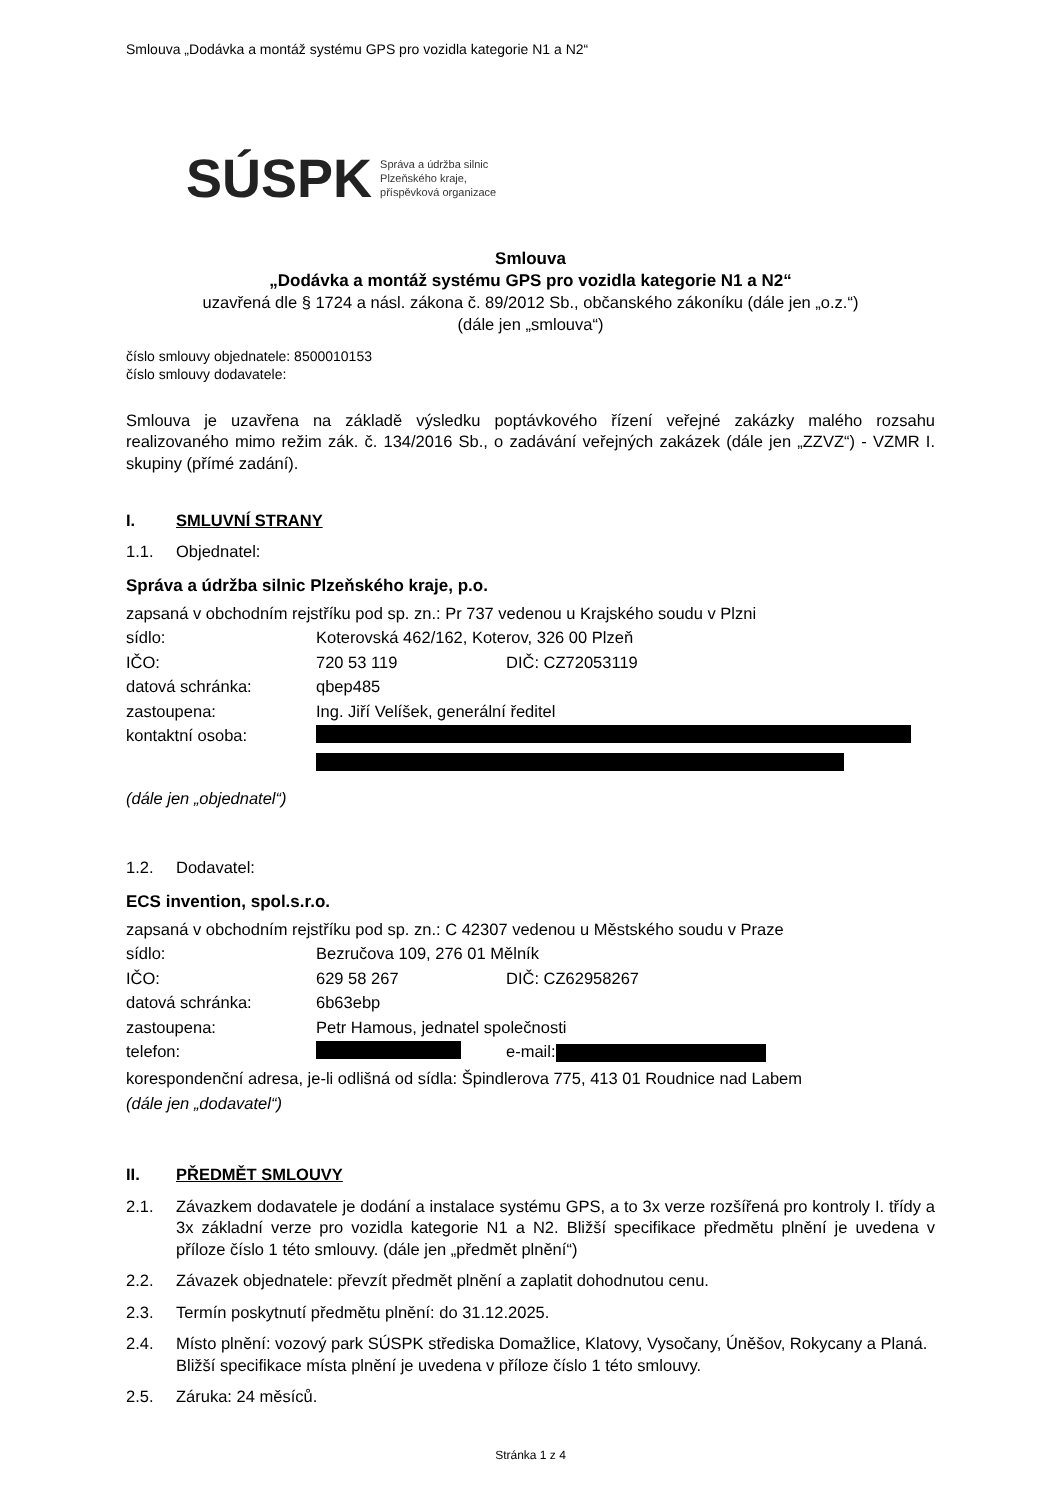Smlouva „Dodávka a montáž systému GPS pro vozidla kategorie N1 a N2“
SÚSPK Správa a údržba silnic
Plzeňského kraje,
příspěvková organizace
Smlouva
„Dodávka a montáž systému GPS pro vozidla kategorie N1 a N2“
uzavřená dle § 1724 a násl. zákona č. 89/2012 Sb., občanského zákoníku (dále jen „o.z.“)
(dále jen „smlouva“)
číslo smlouvy objednatele: 8500010153
číslo smlouvy dodavatele:
Smlouva je uzavřena na základě výsledku poptávkového řízení veřejné zakázky malého rozsahu realizovaného mimo režim zák. č. 134/2016 Sb., o zadávání veřejných zakázek (dále jen „ZZVZ“) - VZMR I. skupiny (přímé zadání).
I. SMLUVNÍ STRANY
1.1. Objednatel:
Správa a údržba silnic Plzeňského kraje, p.o.
zapsaná v obchodním rejstříku pod sp. zn.: Pr 737 vedenou u Krajského soudu v Plzni
sídlo: Koterovská 462/162, Koterov, 326 00 Plzeň
IČO: 720 53 119 DIČ: CZ72053119
datová schránka: qbep485
zastoupena: Ing. Jiří Velíšek, generální ředitel
kontaktní osoba:
(dále jen „objednatel“)
1.2. Dodavatel:
ECS invention, spol.s.r.o.
zapsaná v obchodním rejstříku pod sp. zn.: C 42307 vedenou u Městského soudu v Praze
sídlo: Bezručova 109, 276 01 Mělník
IČO: 629 58 267 DIČ: CZ62958267
datová schránka: 6b63ebp
zastoupena: Petr Hamous, jednatel společnosti
telefon: e-mail:
korespondenční adresa, je-li odlišná od sídla: Špindlerova 775, 413 01 Roudnice nad Labem
(dále jen „dodavatel“)
II. PŘEDMĚT SMLOUVY
2.1. Závazkem dodavatele je dodání a instalace systému GPS, a to 3x verze rozšířená pro kontroly I. třídy a 3x základní verze pro vozidla kategorie N1 a N2. Bližší specifikace předmětu plnění je uvedena v příloze číslo 1 této smlouvy. (dále jen „předmět plnění“)
2.2. Závazek objednatele: převzít předmět plnění a zaplatit dohodnutou cenu.
2.3. Termín poskytnutí předmětu plnění: do 31.12.2025.
2.4. Místo plnění: vozový park SÚSPK střediska Domažlice, Klatovy, Vysočany, Úněšov, Rokycany a Planá. Bližší specifikace místa plnění je uvedena v příloze číslo 1 této smlouvy.
2.5. Záruka: 24 měsíců.
Stránka 1 z 4